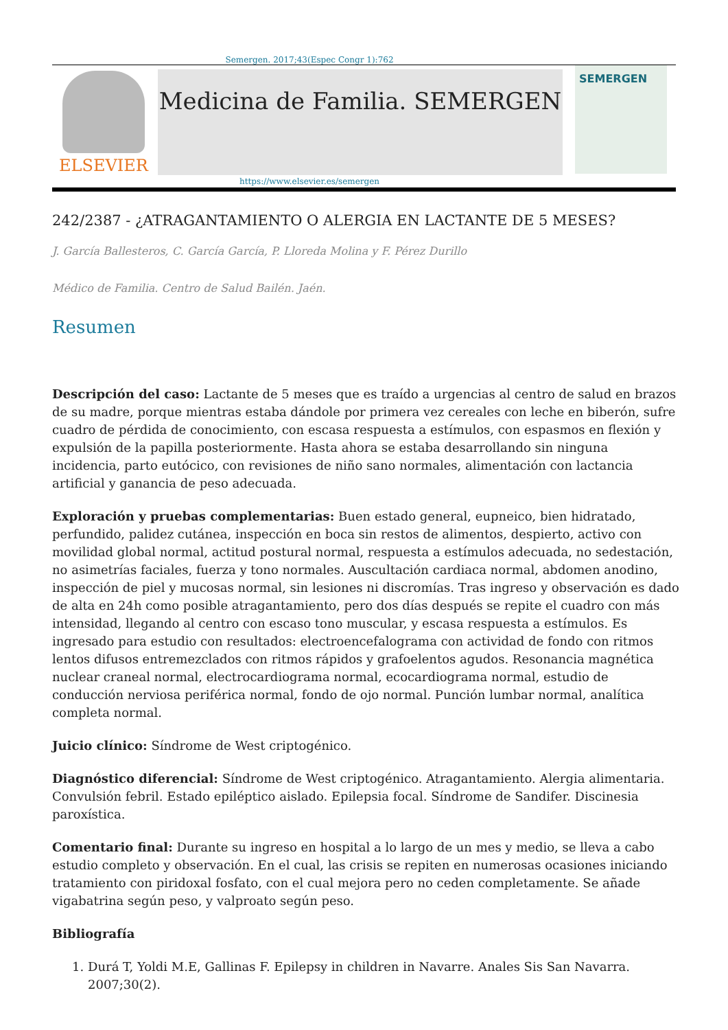Semergen. 2017;43(Espec Congr 1):762
ELSEVIER
Medicina de Familia. SEMERGEN
SEMERGEN
https://www.elsevier.es/semergen
242/2387 - ¿ATRAGANTAMIENTO O ALERGIA EN LACTANTE DE 5 MESES?
J. García Ballesteros, C. García García, P. Lloreda Molina y F. Pérez Durillo
Médico de Familia. Centro de Salud Bailén. Jaén.
Resumen
Descripción del caso: Lactante de 5 meses que es traído a urgencias al centro de salud en brazos de su madre, porque mientras estaba dándole por primera vez cereales con leche en biberón, sufre cuadro de pérdida de conocimiento, con escasa respuesta a estímulos, con espasmos en flexión y expulsión de la papilla posteriormente. Hasta ahora se estaba desarrollando sin ninguna incidencia, parto eutócico, con revisiones de niño sano normales, alimentación con lactancia artificial y ganancia de peso adecuada.
Exploración y pruebas complementarias: Buen estado general, eupneico, bien hidratado, perfundido, palidez cutánea, inspección en boca sin restos de alimentos, despierto, activo con movilidad global normal, actitud postural normal, respuesta a estímulos adecuada, no sedestación, no asimetrías faciales, fuerza y tono normales. Auscultación cardiaca normal, abdomen anodino, inspección de piel y mucosas normal, sin lesiones ni discromías. Tras ingreso y observación es dado de alta en 24h como posible atragantamiento, pero dos días después se repite el cuadro con más intensidad, llegando al centro con escaso tono muscular, y escasa respuesta a estímulos. Es ingresado para estudio con resultados: electroencefalograma con actividad de fondo con ritmos lentos difusos entremezclados con ritmos rápidos y grafoelentos agudos. Resonancia magnética nuclear craneal normal, electrocardiograma normal, ecocardiograma normal, estudio de conducción nerviosa periférica normal, fondo de ojo normal. Punción lumbar normal, analítica completa normal.
Juicio clínico: Síndrome de West criptogénico.
Diagnóstico diferencial: Síndrome de West criptogénico. Atragantamiento. Alergia alimentaria. Convulsión febril. Estado epiléptico aislado. Epilepsia focal. Síndrome de Sandifer. Discinesia paroxística.
Comentario final: Durante su ingreso en hospital a lo largo de un mes y medio, se lleva a cabo estudio completo y observación. En el cual, las crisis se repiten en numerosas ocasiones iniciando tratamiento con piridoxal fosfato, con el cual mejora pero no ceden completamente. Se añade vigabatrina según peso, y valproato según peso.
Bibliografía
1. Durá T, Yoldi M.E, Gallinas F. Epilepsy in children in Navarre. Anales Sis San Navarra. 2007;30(2).